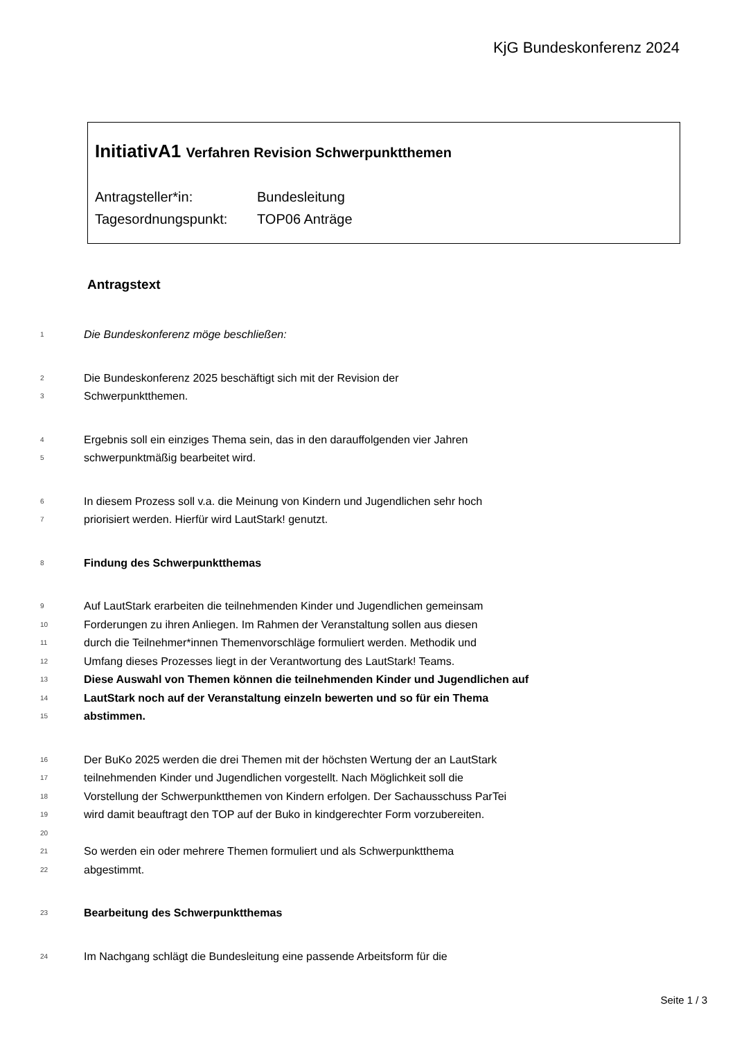KjG Bundeskonferenz 2024
InitiativA1 Verfahren Revision Schwerpunktthemen
Antragsteller*in: Bundesleitung
Tagesordnungspunkt: TOP06 Anträge
Antragstext
1 Die Bundeskonferenz möge beschließen:
2 Die Bundeskonferenz 2025 beschäftigt sich mit der Revision der
3 Schwerpunktthemen.
4 Ergebnis soll ein einziges Thema sein, das in den darauffolgenden vier Jahren
5 schwerpunktmäßig bearbeitet wird.
6 In diesem Prozess soll v.a. die Meinung von Kindern und Jugendlichen sehr hoch
7 priorisiert werden. Hierfür wird LautStark! genutzt.
8 Findung des Schwerpunktthemas
9 Auf LautStark erarbeiten die teilnehmenden Kinder und Jugendlichen gemeinsam
10 Forderungen zu ihren Anliegen. Im Rahmen der Veranstaltung sollen aus diesen
11 durch die Teilnehmer*innen Themenvorschläge formuliert werden. Methodik und
12 Umfang dieses Prozesses liegt in der Verantwortung des LautStark! Teams.
13 Diese Auswahl von Themen können die teilnehmenden Kinder und Jugendlichen auf
14 LautStark noch auf der Veranstaltung einzeln bewerten und so für ein Thema
15 abstimmen.
16 Der BuKo 2025 werden die drei Themen mit der höchsten Wertung der an LautStark
17 teilnehmenden Kinder und Jugendlichen vorgestellt. Nach Möglichkeit soll die
18 Vorstellung der Schwerpunktthemen von Kindern erfolgen. Der Sachausschuss ParTei
19 wird damit beauftragt den TOP auf der Buko in kindgerechter Form vorzubereiten.
20
21 So werden ein oder mehrere Themen formuliert und als Schwerpunktthema
22 abgestimmt.
23 Bearbeitung des Schwerpunktthemas
24 Im Nachgang schlägt die Bundesleitung eine passende Arbeitsform für die
Seite 1 / 3